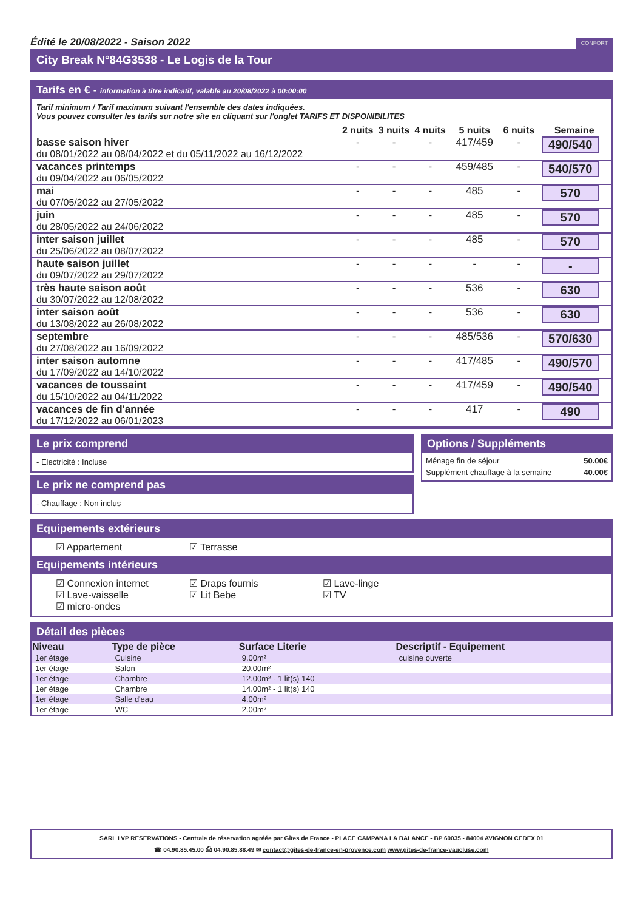Édité le 20/08/2022 - Saison 2022 CONFORT
City Break N°84G3538 - Le Logis de la Tour
Tarifs en € - information à titre indicatif, valable au 20/08/2022 à 00:00:00
Tarif minimum / Tarif maximum suivant l'ensemble des dates indiquées.
Vous pouvez consulter les tarifs sur notre site en cliquant sur l'onglet TARIFS ET DISPONIBILITES
| | 2 nuits | 3 nuits | 4 nuits | 5 nuits | 6 nuits | Semaine |
| --- | --- | --- | --- | --- | --- | --- |
| basse saison hiver du 08/01/2022 au 08/04/2022 et du 05/11/2022 au 16/12/2022 | - | - | - | 417/459 | - | 490/540 |
| vacances printemps du 09/04/2022 au 06/05/2022 | - | - | - | 459/485 | - | 540/570 |
| mai du 07/05/2022 au 27/05/2022 | - | - | - | 485 | - | 570 |
| juin du 28/05/2022 au 24/06/2022 | - | - | - | 485 | - | 570 |
| inter saison juillet du 25/06/2022 au 08/07/2022 | - | - | - | 485 | - | 570 |
| haute saison juillet du 09/07/2022 au 29/07/2022 | - | - | - | - | - | - |
| très haute saison août du 30/07/2022 au 12/08/2022 | - | - | - | 536 | - | 630 |
| inter saison août du 13/08/2022 au 26/08/2022 | - | - | - | 536 | - | 630 |
| septembre du 27/08/2022 au 16/09/2022 | - | - | - | 485/536 | - | 570/630 |
| inter saison automne du 17/09/2022 au 14/10/2022 | - | - | - | 417/485 | - | 490/570 |
| vacances de toussaint du 15/10/2022 au 04/11/2022 | - | - | - | 417/459 | - | 490/540 |
| vacances de fin d'année du 17/12/2022 au 06/01/2023 | - | - | - | 417 | - | 490 |
Le prix comprend
- Electricité : Incluse
Le prix ne comprend pas
- Chauffage : Non inclus
Options / Suppléments
| Ménage fin de séjour | 50.00€ |
| Supplément chauffage à la semaine | 40.00€ |
Equipements extérieurs
☑ Appartement ☑ Terrasse
Equipements intérieurs
☑ Connexion internet ☑ Draps fournis ☑ Lave-linge
☑ Lave-vaisselle ☑ Lit Bebe ☑ TV
☑ micro-ondes
Détail des pièces
| Niveau | Type de pièce | Surface Literie | Descriptif - Equipement |
| --- | --- | --- | --- |
| 1er étage | Cuisine | 9.00m² | cuisine ouverte |
| 1er étage | Salon | 20.00m² | |
| 1er étage | Chambre | 12.00m² - 1 lit(s) 140 | |
| 1er étage | Chambre | 14.00m² - 1 lit(s) 140 | |
| 1er étage | Salle d'eau | 4.00m² | |
| 1er étage | WC | 2.00m² | |
SARL LVP RESERVATIONS - Centrale de réservation agréée par Gîtes de France - PLACE CAMPANA LA BALANCE - BP 60035 - 84004 AVIGNON CEDEX 01
☎ 04.90.85.45.00 ⎙ 04.90.85.88.49 ✉ contact@gites-de-france-en-provence.com www.gites-de-france-vaucluse.com